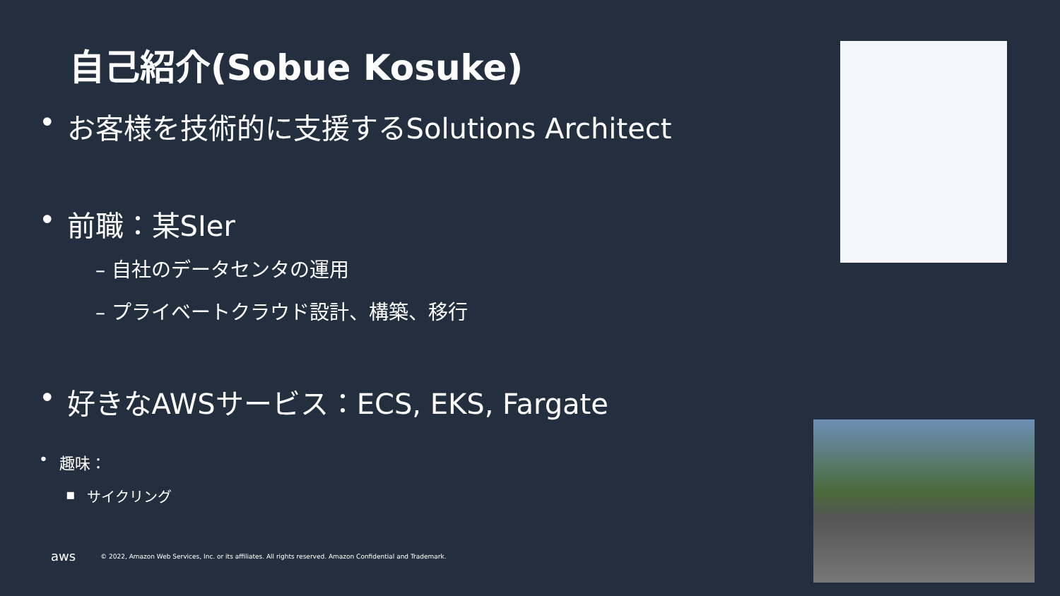自己紹介(Sobue Kosuke)
• お客様を技術的に支援するSolutions Architect
• 前職：某SIer
– 自社のデータセンタの運用
– プライベートクラウド設計、構築、移行
• 好きなAWSサービス：ECS, EKS, Fargate
• 趣味：
▪ サイクリング
aws © 2022, Amazon Web Services, Inc. or its affiliates. All rights reserved. Amazon Confidential and Trademark.